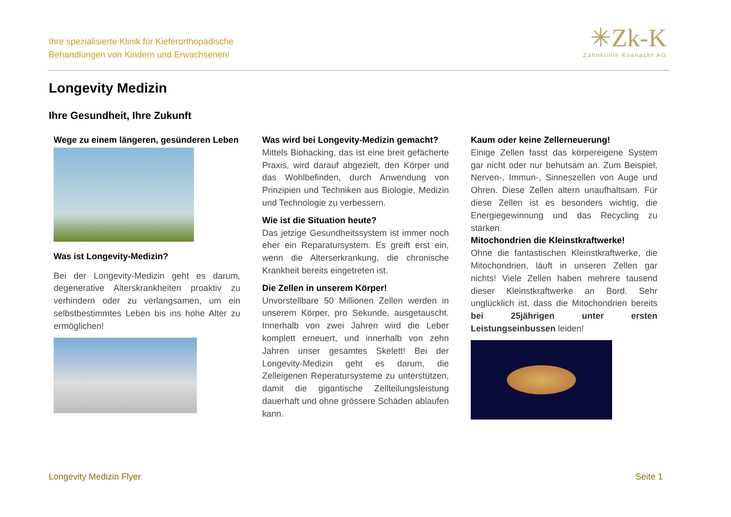Ihre spezialisierte Klinik für Kieferorthopädische
Behandlungen von Kindern und Erwachsenen!
✳Zk-K
Zahnklinik Küsnacht AG
Longevity Medizin
Ihre Gesundheit, Ihre Zukunft
Wege zu einem längeren, gesünderen Leben
Was ist Longevity-Medizin?
Bei der Longevity-Medizin geht es darum, degenerative Alterskrankheiten proaktiv zu verhindern oder zu verlangsamen, um ein selbstbestimmtes Leben bis ins hohe Alter zu ermöglichen!
Was wird bei Longevity-Medizin gemacht?
Mittels Biohacking, das ist eine breit gefächerte Praxis, wird darauf abgezielt, den Körper und das Wohlbefinden, durch Anwendung von Prinzipien und Techniken aus Biologie, Medizin und Technologie zu verbessern.
Wie ist die Situation heute?
Das jetzige Gesundheitssystem ist immer noch eher ein Reparatursystem. Es greift erst ein, wenn die Alterserkrankung, die chronische Krankheit bereits eingetreten ist.
Die Zellen in unserem Körper!
Unvorstellbare 50 Millionen Zellen werden in unserem Körper, pro Sekunde, ausgetauscht. Innerhalb von zwei Jahren wird die Leber komplett erneuert, und innerhalb von zehn Jahren unser gesamtes Skelett! Bei der Longevity-Medizin geht es darum, die Zelleigenen Reperatursysteme zu unterstützen, damit die gigantische Zellteilungsleistung dauerhaft und ohne grössere Schäden ablaufen kann.
Kaum oder keine Zellerneuerung!
Einige Zellen fasst das körpereigene System gar nicht oder nur behutsam an. Zum Beispiel, Nerven-, Immun-, Sinneszellen von Auge und Ohren. Diese Zellen altern unaufhaltsam. Für diese Zellen ist es besonders wichtig, die Energiegewinnung und das Recycling zu stärken.
Mitochondrien die Kleinstkraftwerke!
Ohne die fantastischen Kleinstkraftwerke, die Mitochondrien, läuft in unseren Zellen gar nichts! Viele Zellen haben mehrere tausend dieser Kleinstkraftwerke an Bord. Sehr unglücklich ist, dass die Mitochondrien bereits bei 25jährigen unter ersten Leistungseinbussen leiden!
Longevity Medizin Flyer Seite 1